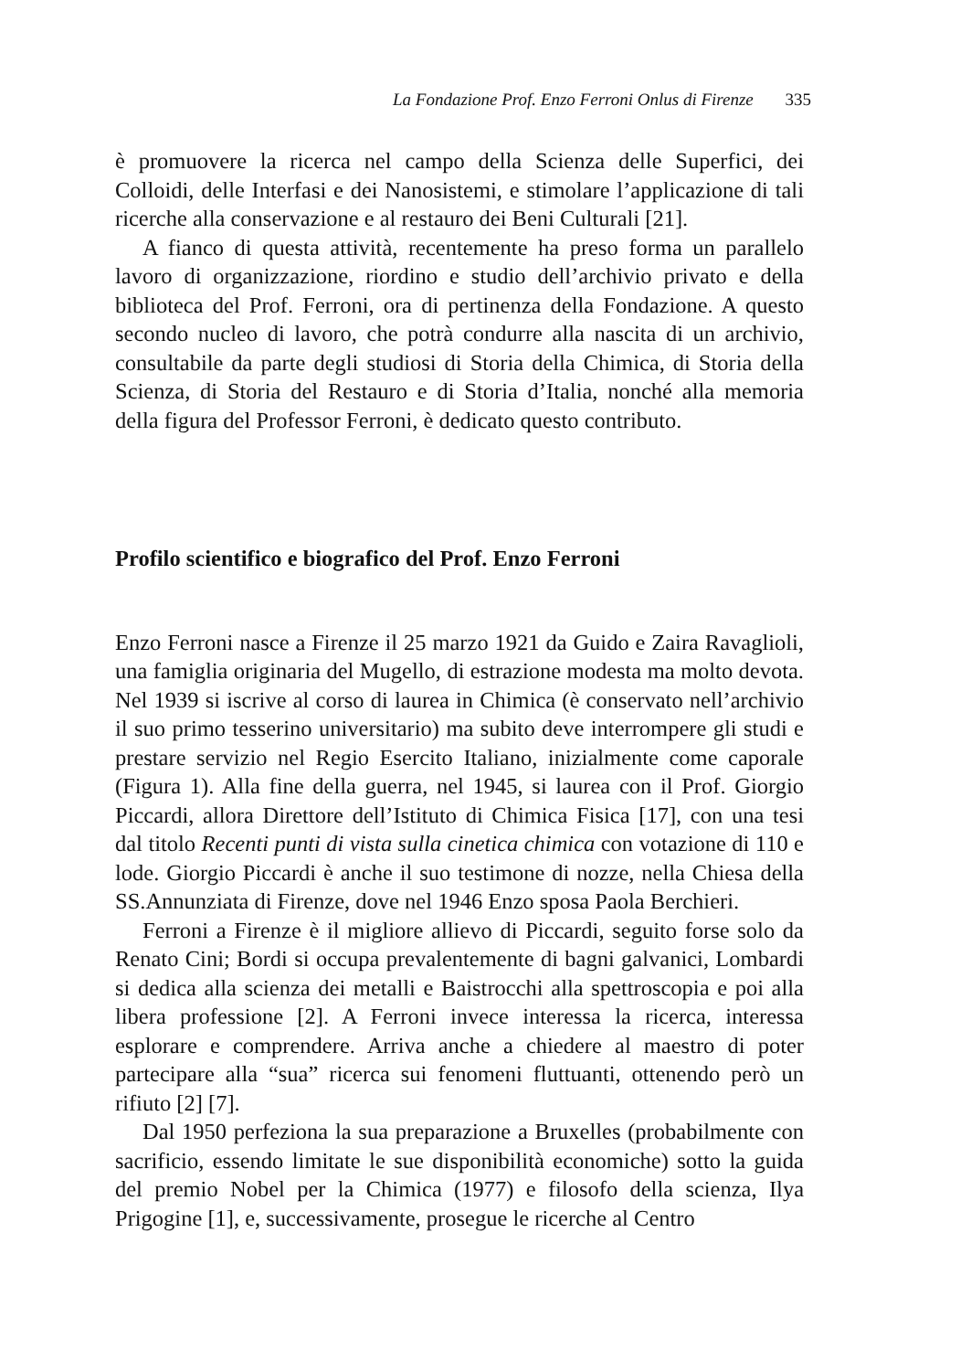La Fondazione Prof. Enzo Ferroni Onlus di Firenze 335
è promuovere la ricerca nel campo della Scienza delle Superfici, dei Colloidi, delle Interfasi e dei Nanosistemi, e stimolare l’applicazione di tali ricerche alla conservazione e al restauro dei Beni Culturali [21].
A fianco di questa attività, recentemente ha preso forma un parallelo lavoro di organizzazione, riordino e studio dell’archivio privato e della biblioteca del Prof. Ferroni, ora di pertinenza della Fondazione. A questo secondo nucleo di lavoro, che potrà condurre alla nascita di un archivio, consultabile da parte degli studiosi di Storia della Chimica, di Storia della Scienza, di Storia del Restauro e di Storia d’Italia, nonché alla memoria della figura del Professor Ferroni, è dedicato questo contributo.
Profilo scientifico e biografico del Prof. Enzo Ferroni
Enzo Ferroni nasce a Firenze il 25 marzo 1921 da Guido e Zaira Ravaglioli, una famiglia originaria del Mugello, di estrazione modesta ma molto devota. Nel 1939 si iscrive al corso di laurea in Chimica (è conservato nell’archivio il suo primo tesserino universitario) ma subito deve interrompere gli studi e prestare servizio nel Regio Esercito Italiano, inizialmente come caporale (Figura 1). Alla fine della guerra, nel 1945, si laurea con il Prof. Giorgio Piccardi, allora Direttore dell’Istituto di Chimica Fisica [17], con una tesi dal titolo Recenti punti di vista sulla cinetica chimica con votazione di 110 e lode. Giorgio Piccardi è anche il suo testimone di nozze, nella Chiesa della SS.Annunziata di Firenze, dove nel 1946 Enzo sposa Paola Berchieri.
Ferroni a Firenze è il migliore allievo di Piccardi, seguito forse solo da Renato Cini; Bordi si occupa prevalentemente di bagni galvanici, Lombardi si dedica alla scienza dei metalli e Baistrocchi alla spettroscopia e poi alla libera professione [2]. A Ferroni invece interessa la ricerca, interessa esplorare e comprendere. Arriva anche a chiedere al maestro di poter partecipare alla “sua” ricerca sui fenomeni fluttuanti, ottenendo però un rifiuto [2] [7].
Dal 1950 perfeziona la sua preparazione a Bruxelles (probabilmente con sacrificio, essendo limitate le sue disponibilità economiche) sotto la guida del premio Nobel per la Chimica (1977) e filosofo della scienza, Ilya Prigogine [1], e, successivamente, prosegue le ricerche al Centro